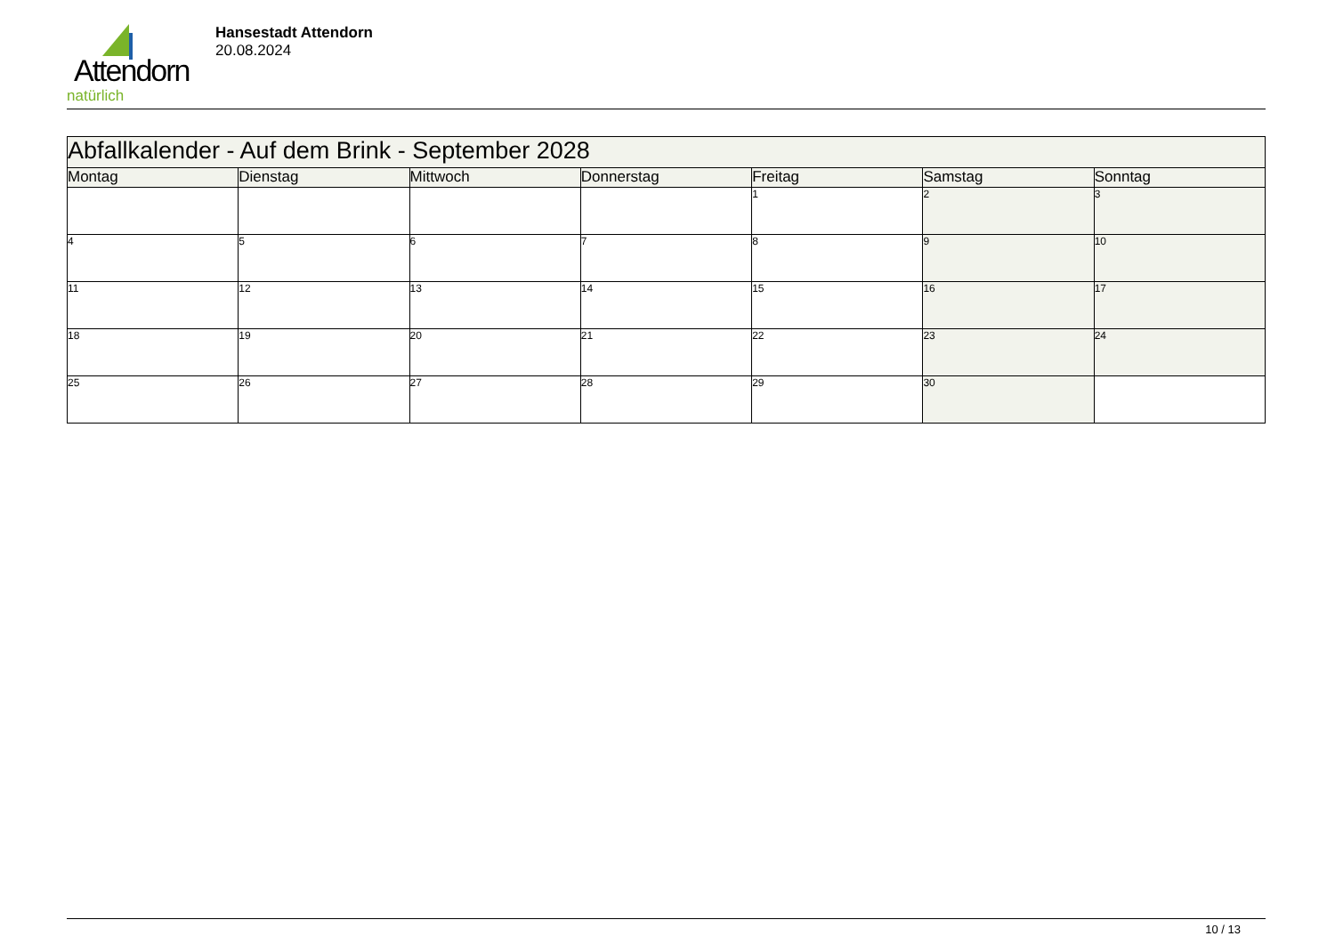Attendorn
natürlich
Hansestadt Attendorn
20.08.2024
| Abfallkalender - Auf dem Brink - September 2028 | | | | | | |
| Montag | Dienstag | Mittwoch | Donnerstag | Freitag | Samstag | Sonntag |
| | | | | 1 | 2 | 3 |
| 4 | 5 | 6 | 7 | 8 | 9 | 10 |
| 11 | 12 | 13 | 14 | 15 | 16 | 17 |
| 18 | 19 | 20 | 21 | 22 | 23 | 24 |
| 25 | 26 | 27 | 28 | 29 | 30 | |
10 / 13